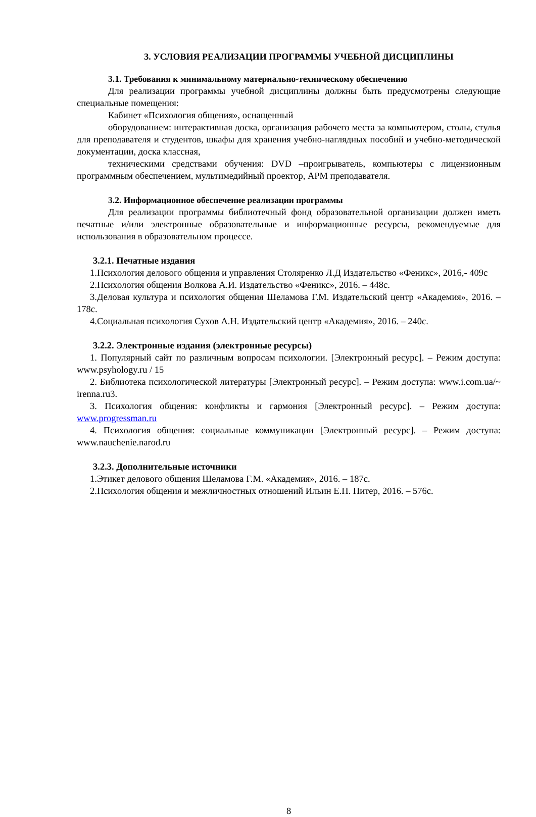3. УСЛОВИЯ РЕАЛИЗАЦИИ ПРОГРАММЫ УЧЕБНОЙ ДИСЦИПЛИНЫ
3.1. Требования к минимальному материально-техническому обеспечению
Для реализации программы учебной дисциплины должны быть предусмотрены следующие специальные помещения:
Кабинет «Психология общения», оснащенный
оборудованием: интерактивная доска, организация рабочего места за компьютером, столы, стулья для преподавателя и студентов, шкафы для хранения учебно-наглядных пособий и учебно-методической документации, доска классная,
техническими средствами обучения: DVD –проигрыватель, компьютеры с лицензионным программным обеспечением, мультимедийный проектор, АРМ преподавателя.
3.2. Информационное обеспечение реализации программы
Для реализации программы библиотечный фонд образовательной организации должен иметь печатные и/или электронные образовательные и информационные ресурсы, рекомендуемые для использования в образовательном процессе.
3.2.1. Печатные издания
1.Психология делового общения и управления Столяренко Л.Д Издательство «Феникс», 2016,- 409с
2.Психология общения Волкова А.И. Издательство «Феникс», 2016. – 448с.
3.Деловая культура и психология общения Шеламова Г.М. Издательский центр «Академия», 2016. – 178с.
4.Социальная психология Сухов А.Н. Издательский центр «Академия», 2016. – 240с.
3.2.2. Электронные издания (электронные ресурсы)
1. Популярный сайт по различным вопросам психологии. [Электронный ресурс]. – Режим доступа: www.psyhology.ru / 15
2. Библиотека психологической литературы [Электронный ресурс]. – Режим доступа: www.i.com.ua/~ irenna.ru3.
3. Психология общения: конфликты и гармония [Электронный ресурс]. – Режим доступа: www.progressman.ru
4. Психология общения: социальные коммуникации [Электронный ресурс]. – Режим доступа: www.nauchenie.narod.ru
3.2.3. Дополнительные источники
1.Этикет делового общения Шеламова Г.М. «Академия», 2016. – 187с.
2.Психология общения и межличностных отношений Ильин Е.П. Питер, 2016. – 576с.
8